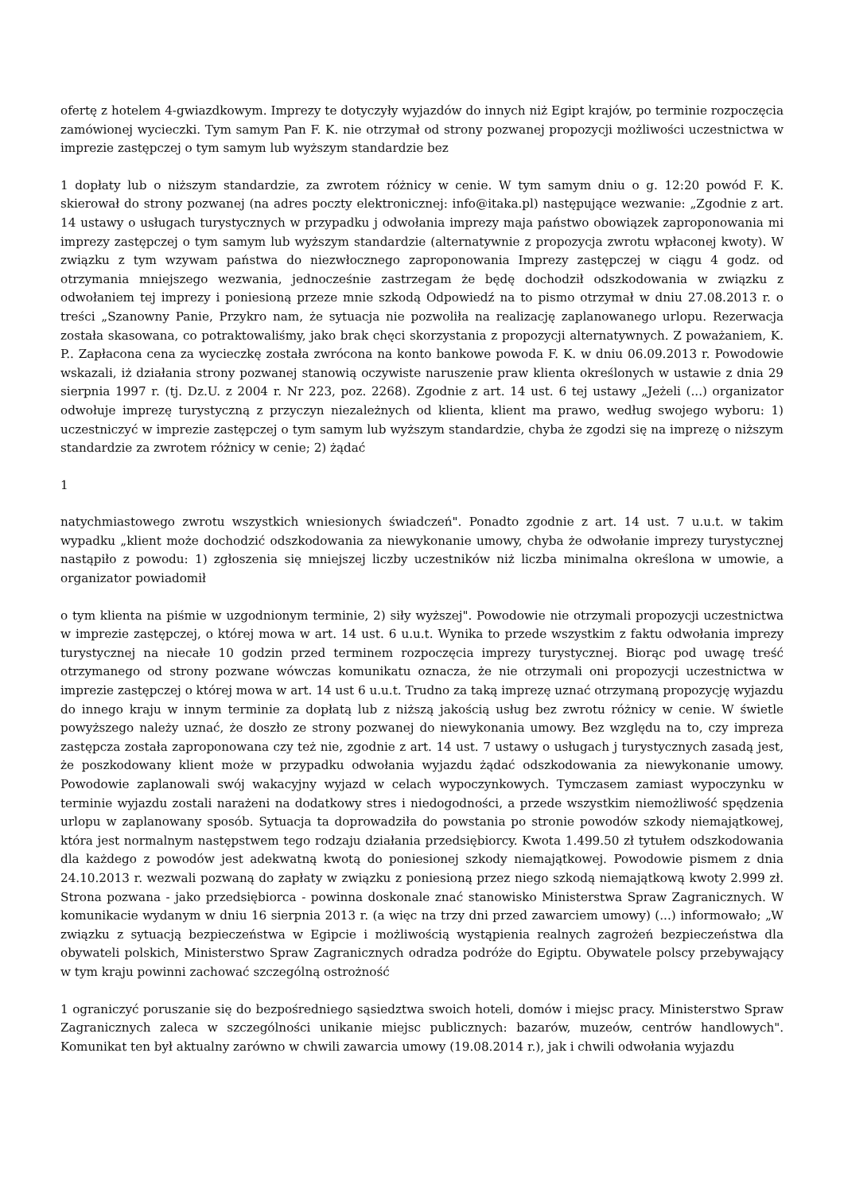ofertę z hotelem 4-gwiazdkowym. Imprezy te dotyczyły wyjazdów do innych niż Egipt krajów, po terminie rozpoczęcia zamówionej wycieczki. Tym samym Pan F. K. nie otrzymał od strony pozwanej propozycji możliwości uczestnictwa w imprezie zastępczej o tym samym lub wyższym standardzie bez
1 dopłaty lub o niższym standardzie, za zwrotem różnicy w cenie. W tym samym dniu o g. 12:20 powód F. K. skierował do strony pozwanej (na adres poczty elektronicznej: info@itaka.pl) następujące wezwanie: „Zgodnie z art. 14 ustawy o usługach turystycznych w przypadku j odwołania imprezy maja państwo obowiązek zaproponowania mi imprezy zastępczej o tym samym lub wyższym standardzie (alternatywnie z propozycja zwrotu wpłaconej kwoty). W związku z tym wzywam państwa do niezwłocznego zaproponowania Imprezy zastępczej w ciągu 4 godz. od otrzymania mniejszego wezwania, jednocześnie zastrzegam że będę dochodził odszkodowania w związku z odwołaniem tej imprezy i poniesioną przeze mnie szkodą Odpowiedź na to pismo otrzymał w dniu 27.08.2013 r. o treści „Szanowny Panie, Przykro nam, że sytuacja nie pozwoliła na realizację zaplanowanego urlopu. Rezerwacja została skasowana, co potraktowaliśmy, jako brak chęci skorzystania z propozycji alternatywnych. Z poważaniem, K. P.. Zapłacona cena za wycieczkę została zwrócona na konto bankowe powoda F. K. w dniu 06.09.2013 r. Powodowie wskazali, iż działania strony pozwanej stanowią oczywiste naruszenie praw klienta określonych w ustawie z dnia 29 sierpnia 1997 r. (tj. Dz.U. z 2004 r. Nr 223, poz. 2268). Zgodnie z art. 14 ust. 6 tej ustawy „Jeżeli (...) organizator odwołuje imprezę turystyczną z przyczyn niezależnych od klienta, klient ma prawo, według swojego wyboru: 1) uczestniczyć w imprezie zastępczej o tym samym lub wyższym standardzie, chyba że zgodzi się na imprezę o niższym standardzie za zwrotem różnicy w cenie; 2) żądać
1
natychmiastowego zwrotu wszystkich wniesionych świadczeń". Ponadto zgodnie z art. 14 ust. 7 u.u.t. w takim wypadku „klient może dochodzić odszkodowania za niewykonanie umowy, chyba że odwołanie imprezy turystycznej nastąpiło z powodu: 1) zgłoszenia się mniejszej liczby uczestników niż liczba minimalna określona w umowie, a organizator powiadomił
o tym klienta na piśmie w uzgodnionym terminie, 2) siły wyższej". Powodowie nie otrzymali propozycji uczestnictwa w imprezie zastępczej, o której mowa w art. 14 ust. 6 u.u.t. Wynika to przede wszystkim z faktu odwołania imprezy turystycznej na niecałe 10 godzin przed terminem rozpoczęcia imprezy turystycznej. Biorąc pod uwagę treść otrzymanego od strony pozwane wówczas komunikatu oznacza, że nie otrzymali oni propozycji uczestnictwa w imprezie zastępczej o której mowa w art. 14 ust 6 u.u.t. Trudno za taką imprezę uznać otrzymaną propozycję wyjazdu do innego kraju w innym terminie za dopłatą lub z niższą jakością usług bez zwrotu różnicy w cenie. W świetle powyższego należy uznać, że doszło ze strony pozwanej do niewykonania umowy. Bez względu na to, czy impreza zastępcza została zaproponowana czy też nie, zgodnie z art. 14 ust. 7 ustawy o usługach j turystycznych zasadą jest, że poszkodowany klient może w przypadku odwołania wyjazdu żądać odszkodowania za niewykonanie umowy. Powodowie zaplanowali swój wakacyjny wyjazd w celach wypoczynkowych. Tymczasem zamiast wypoczynku w terminie wyjazdu zostali narażeni na dodatkowy stres i niedogodności, a przede wszystkim niemożliwość spędzenia urlopu w zaplanowany sposób. Sytuacja ta doprowadziła do powstania po stronie powodów szkody niemajątkowej, która jest normalnym następstwem tego rodzaju działania przedsiębiorcy. Kwota 1.499.50 zł tytułem odszkodowania dla każdego z powodów jest adekwatną kwotą do poniesionej szkody niemajątkowej. Powodowie pismem z dnia 24.10.2013 r. wezwali pozwaną do zapłaty w związku z poniesioną przez niego szkodą niemajątkową kwoty 2.999 zł. Strona pozwana - jako przedsiębiorca - powinna doskonale znać stanowisko Ministerstwa Spraw Zagranicznych. W komunikacie wydanym w dniu 16 sierpnia 2013 r. (a więc na trzy dni przed zawarciem umowy) (...) informowało; „W związku z sytuacją bezpieczeństwa w Egipcie i możliwością wystąpienia realnych zagrożeń bezpieczeństwa dla obywateli polskich, Ministerstwo Spraw Zagranicznych odradza podróże do Egiptu. Obywatele polscy przebywający w tym kraju powinni zachować szczególną ostrożność
1 ograniczyć poruszanie się do bezpośredniego sąsiedztwa swoich hoteli, domów i miejsc pracy. Ministerstwo Spraw Zagranicznych zaleca w szczególności unikanie miejsc publicznych: bazarów, muzeów, centrów handlowych". Komunikat ten był aktualny zarówno w chwili zawarcia umowy (19.08.2014 r.), jak i chwili odwołania wyjazdu